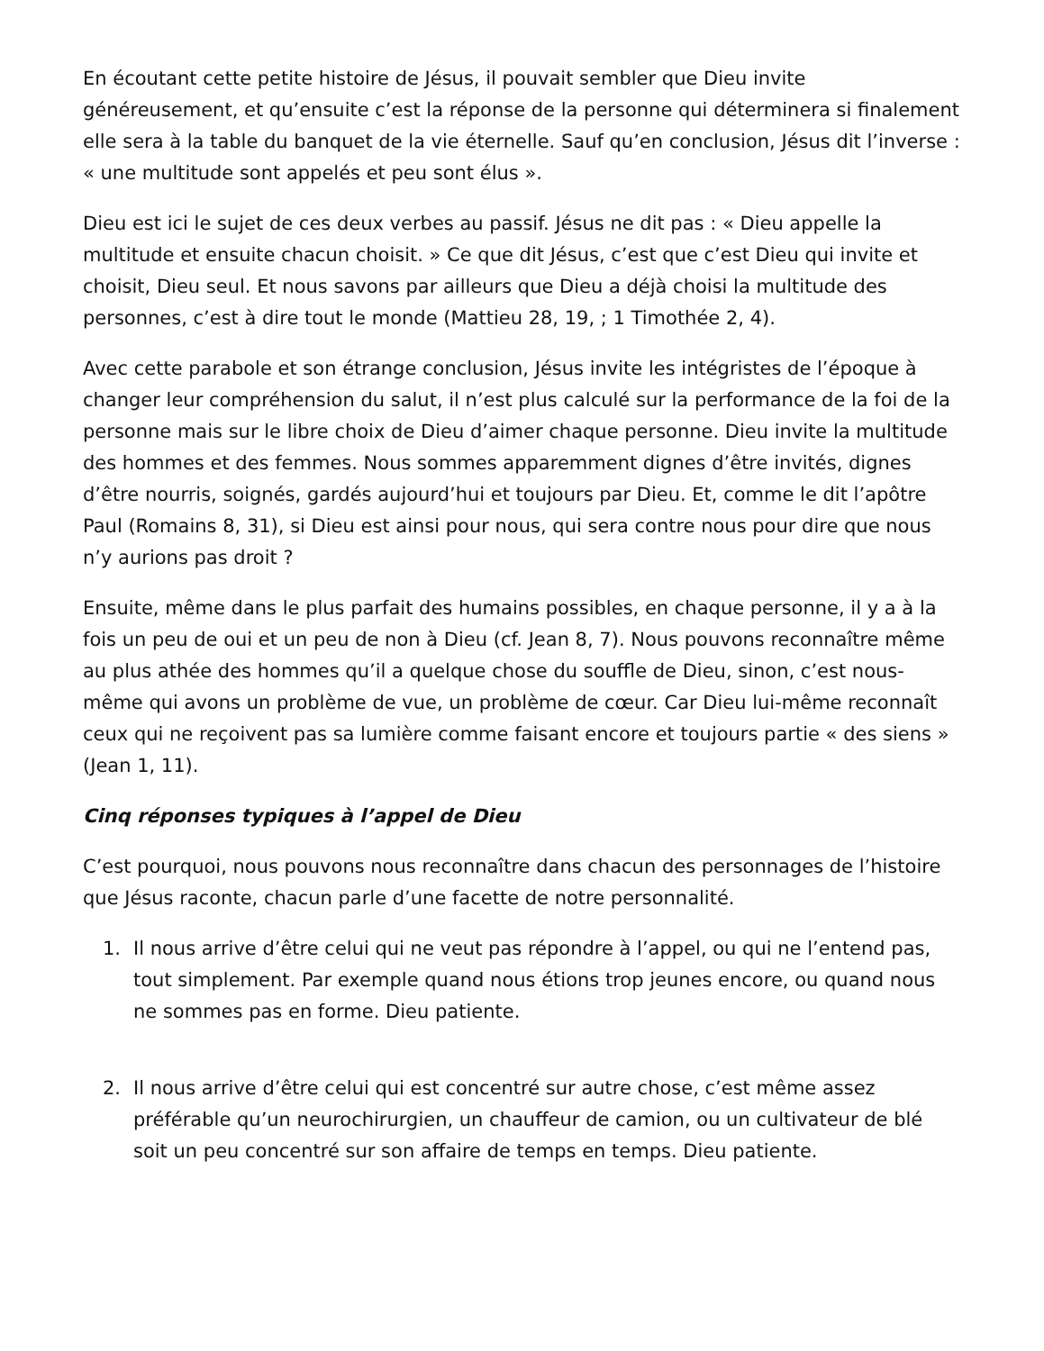En écoutant cette petite histoire de Jésus, il pouvait sembler que Dieu invite généreusement, et qu’ensuite c’est la réponse de la personne qui déterminera si finalement elle sera à la table du banquet de la vie éternelle. Sauf qu’en conclusion, Jésus dit l’inverse : « une multitude sont appelés et peu sont élus ».
Dieu est ici le sujet de ces deux verbes au passif. Jésus ne dit pas : « Dieu appelle la multitude et ensuite chacun choisit. » Ce que dit Jésus, c’est que c’est Dieu qui invite et choisit, Dieu seul. Et nous savons par ailleurs que Dieu a déjà choisi la multitude des personnes, c’est à dire tout le monde (Mattieu 28, 19, ; 1 Timothée 2, 4).
Avec cette parabole et son étrange conclusion, Jésus invite les intégristes de l’époque à changer leur compréhension du salut, il n’est plus calculé sur la performance de la foi de la personne mais sur le libre choix de Dieu d’aimer chaque personne. Dieu invite la multitude des hommes et des femmes. Nous sommes apparemment dignes d’être invités, dignes d’être nourris, soignés, gardés aujourd’hui et toujours par Dieu. Et, comme le dit l’apôtre Paul (Romains 8, 31), si Dieu est ainsi pour nous, qui sera contre nous pour dire que nous n’y aurions pas droit ?
Ensuite, même dans le plus parfait des humains possibles, en chaque personne, il y a à la fois un peu de oui et un peu de non à Dieu (cf. Jean 8, 7). Nous pouvons reconnaître même au plus athée des hommes qu’il a quelque chose du souffle de Dieu, sinon, c’est nous-même qui avons un problème de vue, un problème de cœur. Car Dieu lui-même reconnaît ceux qui ne reçoivent pas sa lumière comme faisant encore et toujours partie « des siens » (Jean 1, 11).
Cinq réponses typiques à l’appel de Dieu
C’est pourquoi, nous pouvons nous reconnaître dans chacun des personnages de l’histoire que Jésus raconte, chacun parle d’une facette de notre personnalité.
1. Il nous arrive d’être celui qui ne veut pas répondre à l’appel, ou qui ne l’entend pas, tout simplement. Par exemple quand nous étions trop jeunes encore, ou quand nous ne sommes pas en forme. Dieu patiente.
2. Il nous arrive d’être celui qui est concentré sur autre chose, c’est même assez préférable qu’un neurochirurgien, un chauffeur de camion, ou un cultivateur de blé soit un peu concentré sur son affaire de temps en temps. Dieu patiente.